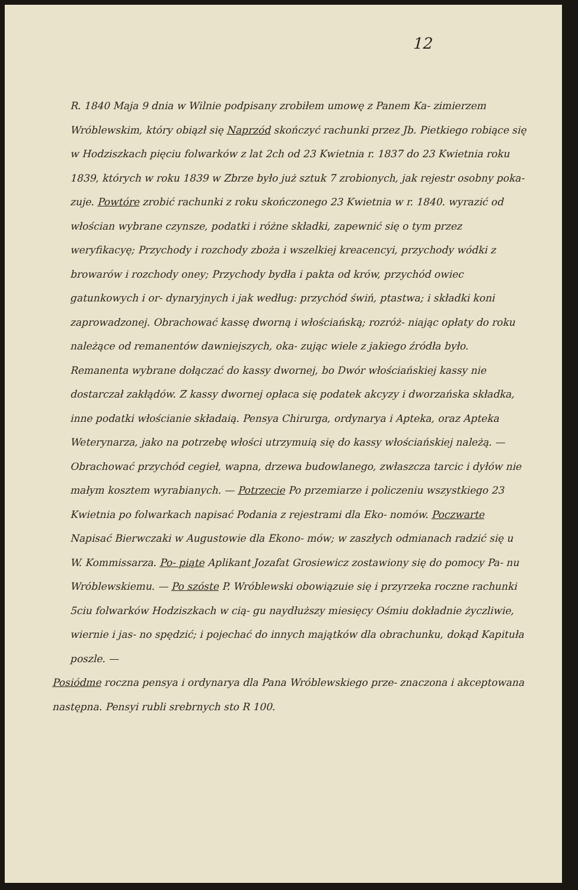12
R. 1840 Maja 9 dnia w Wilnie podpisany zrobiłem umowę z Panem Ka- zimierzem Wróblewskim, który obiązł się Naprzód skończyć rachunki przez Jb. Pietkiego robiące się w Hodziszkach pięciu folwarków z lat 2ch od 23 Kwietnia r. 1837 do 23 Kwietnia roku 1839, których w roku 1839 w Zbrze było już sztuk 7 zrobionych, jak rejestr osobny poka- zuje. Powtóre zrobić rachunki z roku skończonego 23 Kwietnia w r. 1840. wyrazić od włościan wybrane czynsze, podatki i różne składki, zapewnić się o tym przez weryfikacyę; Przychody i rozchody zboża i wszelkiej kreacencyi, przychody wódki z browarów i rozchody oney; Przychody bydła i pakta od krów, przychód owiec gatunkowych i or- dynaryjnych i jak według: przychód świń, ptastwa; i składki koni zaprowadzonej. Obrachować kassę dworną i włościańską; rozróż- niając opłaty do roku należące od remanentów dawniejszych, oka- zując wiele z jakiego źródła było. Remanenta wybrane dołączać do kassy dwornej, bo Dwór włościańskiej kassy nie dostarczał zakłądów. Z kassy dwornej opłaca się podatek akcyzy i dworzańska składka, inne podatki włościanie składaią. Pensya Chirurga, ordynarya i Apteka, oraz Apteka Weterynarza, jako na potrzebę włości utrzymuią się do kassy włościańskiej należą. — Obrachować przychód cegieł, wapna, drzewa budowlanego, zwłaszcza tarcic i dyłów nie małym kosztem wyrabianych. — Potrzecie Po przemiarze i policzeniu wszystkiego 23 Kwietnia po folwarkach napisać Podania z rejestrami dla Eko- nomów. Poczwarte Napisać Bierwczaki w Augustowie dla Ekono- mów; w zaszłych odmianach radzić się u W. Kommissarza. Po- piąte Aplikant Jozafat Grosiewicz zostawiony się do pomocy Pa- nu Wróblewskiemu. — Po szóste P. Wróblewski obowiązuie się i przyrzeka roczne rachunki 5ciu folwarków Hodziszkach w cią- gu naydłuższy miesięcy Ośmiu dokładnie życzliwie, wiernie i jas- no spędzić; i pojechać do innych majątków dla obrachunku, dokąd Kapituła poszle. —
Posiódme roczna pensya i ordynarya dla Pana Wróblewskiego prze- znaczona i akceptowana następna. Pensyi rubli srebrnych sto R 100.